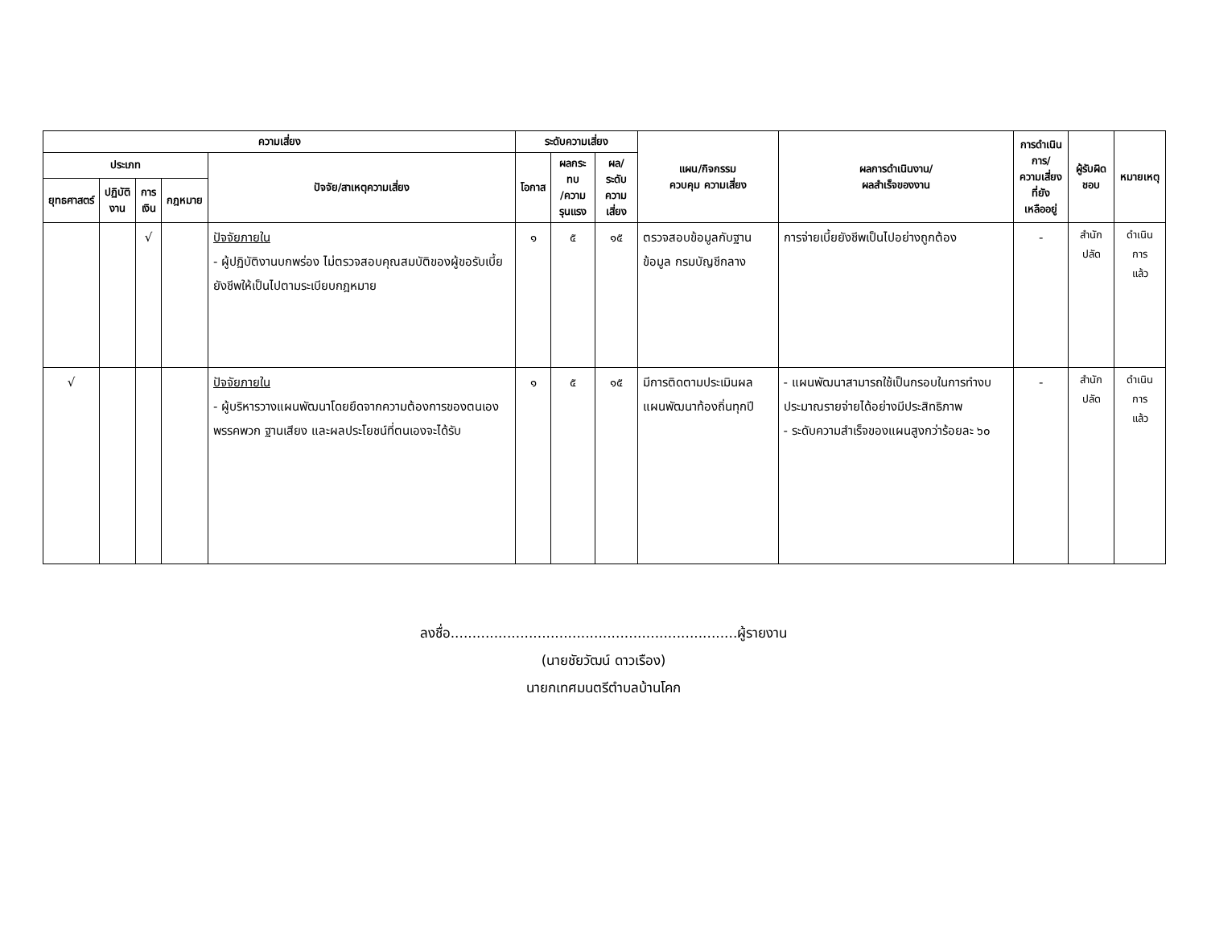| ความเสี่ยง | | | | | ระดับความเสี่ยง | | | แผน/กิจกรรม ควบคุม ความเสี่ยง | ผลการดำเนินงาน/ ผลสำเร็จของงาน | การดำเนินการ/ ความเสี่ยงที่ยัง เหลืออยู่ | ผู้รับผิดชอบ | หมายเหตุ |
| --- | --- | --- | --- | --- | --- | --- | --- | --- | --- | --- | --- | --- |
| ประเภท | | | | ปัจจัย/สาเหตุความเสี่ยง | โอกาส | ผลกระทบ /ความ รุนแรง | ผล/ระดับ ความเสี่ยง | | | | | |
| ยุทธศาสตร์ | ปฏิบัติ งาน | การ เงิน | กฎหมาย | | | | | | | | | |
| | | √ | | ปัจจัยภายใน - ผู้ปฏิบัติงานบกพร่อง ไม่ตรวจสอบคุณสมบัติของผู้ขอรับเบี้ยยังชีพให้เป็นไปตามระเบียบกฎหมาย | ๑ | ๕ | ๑๕ | ตรวจสอบข้อมูลกับฐานข้อมูล กรมบัญชีกลาง | การจ่ายเบี้ยยังชีพเป็นไปอย่างถูกต้อง | - | สำนักปลัด | ดำเนินการ แล้ว |
| √ | | | | ปัจจัยภายใน - ผู้บริหารวางแผนพัฒนาโดยยึดจากความต้องการของตนเอง พรรคพวก ฐานเสียง และผลประโยชน์ที่ตนเองจะได้รับ | ๑ | ๕ | ๑๕ | มีการติดตามประเมินผลแผนพัฒนาท้องถิ่นทุกปี | - แผนพัฒนาสามารถใช้เป็นกรอบในการทำงบประมาณรายจ่ายได้อย่างมีประสิทธิภาพ - ระดับความสำเร็จของแผนสูงกว่าร้อยละ ๖๐ | - | สำนักปลัด | ดำเนินการ แล้ว |
ลงชื่อ..................................................................ผู้รายงาน
(นายชัยวัฒน์ ดาวเรือง)
นายกเทศมนตรีตำบลบ้านโคก